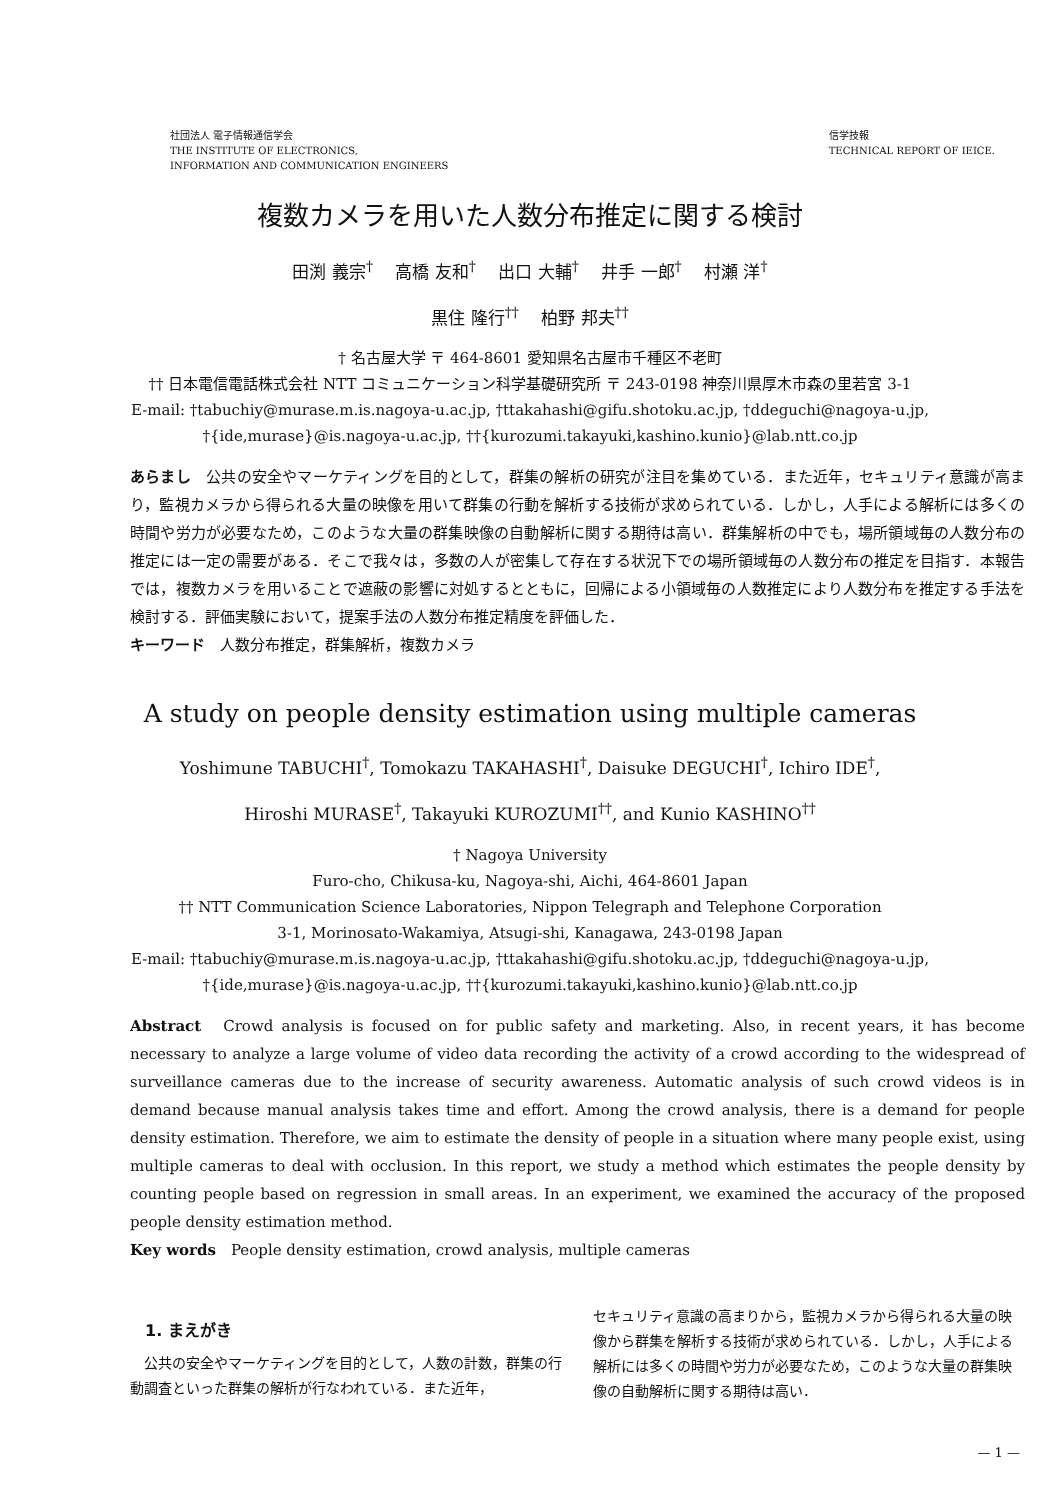社団法人 電子情報通信学会
THE INSTITUTE OF ELECTRONICS,
INFORMATION AND COMMUNICATION ENGINEERS
信学技報
TECHNICAL REPORT OF IEICE.
複数カメラを用いた人数分布推定に関する検討
田渕 義宗<sup>†</sup>　 高橋 友和<sup>†</sup>　 出口 大輔<sup>†</sup>　 井手 一郎<sup>†</sup>　 村瀬 洋<sup>†</sup>
黒住 隆行<sup>††</sup>　 柏野 邦夫<sup>††</sup>
† 名古屋大学 〒 464-8601 愛知県名古屋市千種区不老町
†† 日本電信電話株式会社 NTT コミュニケーション科学基礎研究所 〒 243-0198 神奈川県厚木市森の里若宮 3-1
E-mail: †tabuchiy@murase.m.is.nagoya-u.ac.jp, †ttakahashi@gifu.shotoku.ac.jp, †ddeguchi@nagoya-u.jp,
†{ide,murase}@is.nagoya-u.ac.jp, ††{kurozumi.takayuki,kashino.kunio}@lab.ntt.co.jp
あらまし　公共の安全やマーケティングを目的として，群集の解析の研究が注目を集めている．また近年，セキュリティ意識が高まり，監視カメラから得られる大量の映像を用いて群集の行動を解析する技術が求められている．しかし，人手による解析には多くの時間や労力が必要なため，このような大量の群集映像の自動解析に関する期待は高い．群集解析の中でも，場所領域毎の人数分布の推定には一定の需要がある．そこで我々は，多数の人が密集して存在する状況下での場所領域毎の人数分布の推定を目指す．本報告では，複数カメラを用いることで遮蔽の影響に対処するとともに，回帰による小領域毎の人数推定により人数分布を推定する手法を検討する．評価実験において，提案手法の人数分布推定精度を評価した．
キーワード　人数分布推定，群集解析，複数カメラ
A study on people density estimation using multiple cameras
Yoshimune TABUCHI<sup>†</sup>, Tomokazu TAKAHASHI<sup>†</sup>, Daisuke DEGUCHI<sup>†</sup>, Ichiro IDE<sup>†</sup>,
Hiroshi MURASE<sup>†</sup>, Takayuki KUROZUMI<sup>††</sup>, and Kunio KASHINO<sup>††</sup>
† Nagoya University
Furo-cho, Chikusa-ku, Nagoya-shi, Aichi, 464-8601 Japan
†† NTT Communication Science Laboratories, Nippon Telegraph and Telephone Corporation
3-1, Morinosato-Wakamiya, Atsugi-shi, Kanagawa, 243-0198 Japan
E-mail: †tabuchiy@murase.m.is.nagoya-u.ac.jp, †ttakahashi@gifu.shotoku.ac.jp, †ddeguchi@nagoya-u.jp,
†{ide,murase}@is.nagoya-u.ac.jp, ††{kurozumi.takayuki,kashino.kunio}@lab.ntt.co.jp
Abstract　Crowd analysis is focused on for public safety and marketing. Also, in recent years, it has become necessary to analyze a large volume of video data recording the activity of a crowd according to the widespread of surveillance cameras due to the increase of security awareness. Automatic analysis of such crowd videos is in demand because manual analysis takes time and effort. Among the crowd analysis, there is a demand for people density estimation. Therefore, we aim to estimate the density of people in a situation where many people exist, using multiple cameras to deal with occlusion. In this report, we study a method which estimates the people density by counting people based on regression in small areas. In an experiment, we examined the accuracy of the proposed people density estimation method.
Key words　People density estimation, crowd analysis, multiple cameras
1. まえがき
　公共の安全やマーケティングを目的として，人数の計数，群集の行動調査といった群集の解析が行なわれている．また近年，
セキュリティ意識の高まりから，監視カメラから得られる大量の映像から群集を解析する技術が求められている．しかし，人手による解析には多くの時間や労力が必要なため，このような大量の群集映像の自動解析に関する期待は高い．
— 1 —